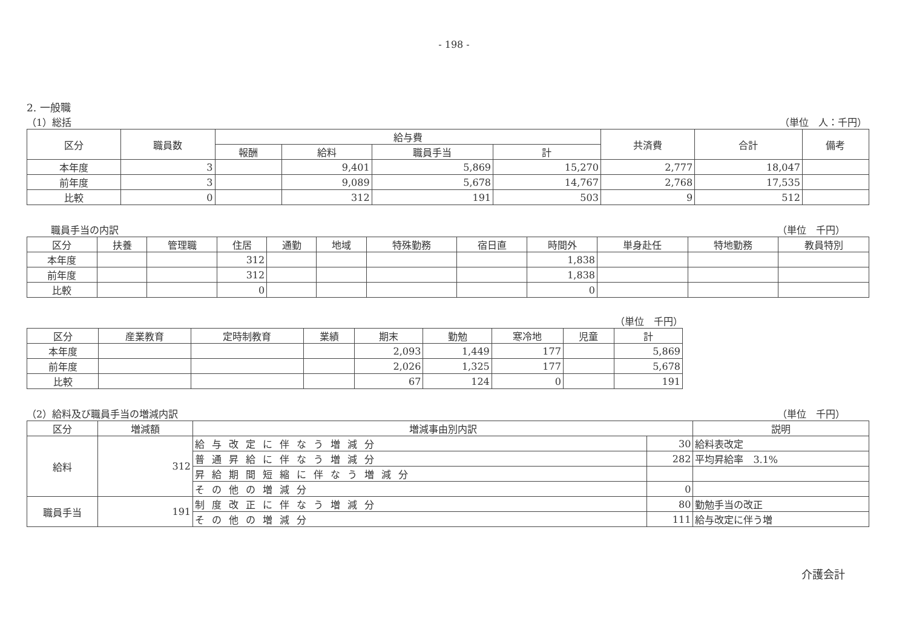- 198 -
2. 一般職
（1）総括 （単位　人：千円）
| 区分 | 職員数 | 給与費 | | | | 共済費 | 合計 | 備考 |
| --- | --- | --- | --- | --- | --- | --- | --- | --- |
| | | 報酬 | 給料 | 職員手当 | 計 | | | |
| 本年度 | 3 | | 9,401 | 5,869 | 15,270 | 2,777 | 18,047 | |
| 前年度 | 3 | | 9,089 | 5,678 | 14,767 | 2,768 | 17,535 | |
| 比較 | 0 | | 312 | 191 | 503 | 9 | 512 | |
職員手当の内訳 （単位　千円）
| 区分 | 扶養 | 管理職 | 住居 | 通勤 | 地域 | 特殊勤務 | 宿日直 | 時間外 | 単身赴任 | 特地勤務 | 教員特別 |
| --- | --- | --- | --- | --- | --- | --- | --- | --- | --- | --- | --- |
| 本年度 | | | 312 | | | | | 1,838 | | | |
| 前年度 | | | 312 | | | | | 1,838 | | | |
| 比較 | | | 0 | | | | | 0 | | | |
（単位　千円）
| 区分 | 産業教育 | 定時制教育 | 業績 | 期末 | 勤勉 | 寒冷地 | 児童 | 計 |
| --- | --- | --- | --- | --- | --- | --- | --- | --- |
| 本年度 | | | | 2,093 | 1,449 | 177 | | 5,869 |
| 前年度 | | | | 2,026 | 1,325 | 177 | | 5,678 |
| 比較 | | | | 67 | 124 | 0 | | 191 |
（2）給料及び職員手当の増減内訳 （単位　千円）
| 区分 | 増減額 | 増減事由別内訳 | | 説明 |
| --- | --- | --- | --- | --- |
| 給料 | 312 | 給与改定に伴なう増減分 | 30 | 給料表改定 |
| | | 普通昇給に伴なう増減分 | 282 | 平均昇給率 3.1% |
| | | 昇給期間短縮に伴なう増減分 | | |
| | | その他の増減分 | 0 | |
| 職員手当 | 191 | 制度改正に伴なう増減分 | 80 | 勤勉手当の改正 |
| | | その他の増減分 | 111 | 給与改定に伴う増 |
介護会計